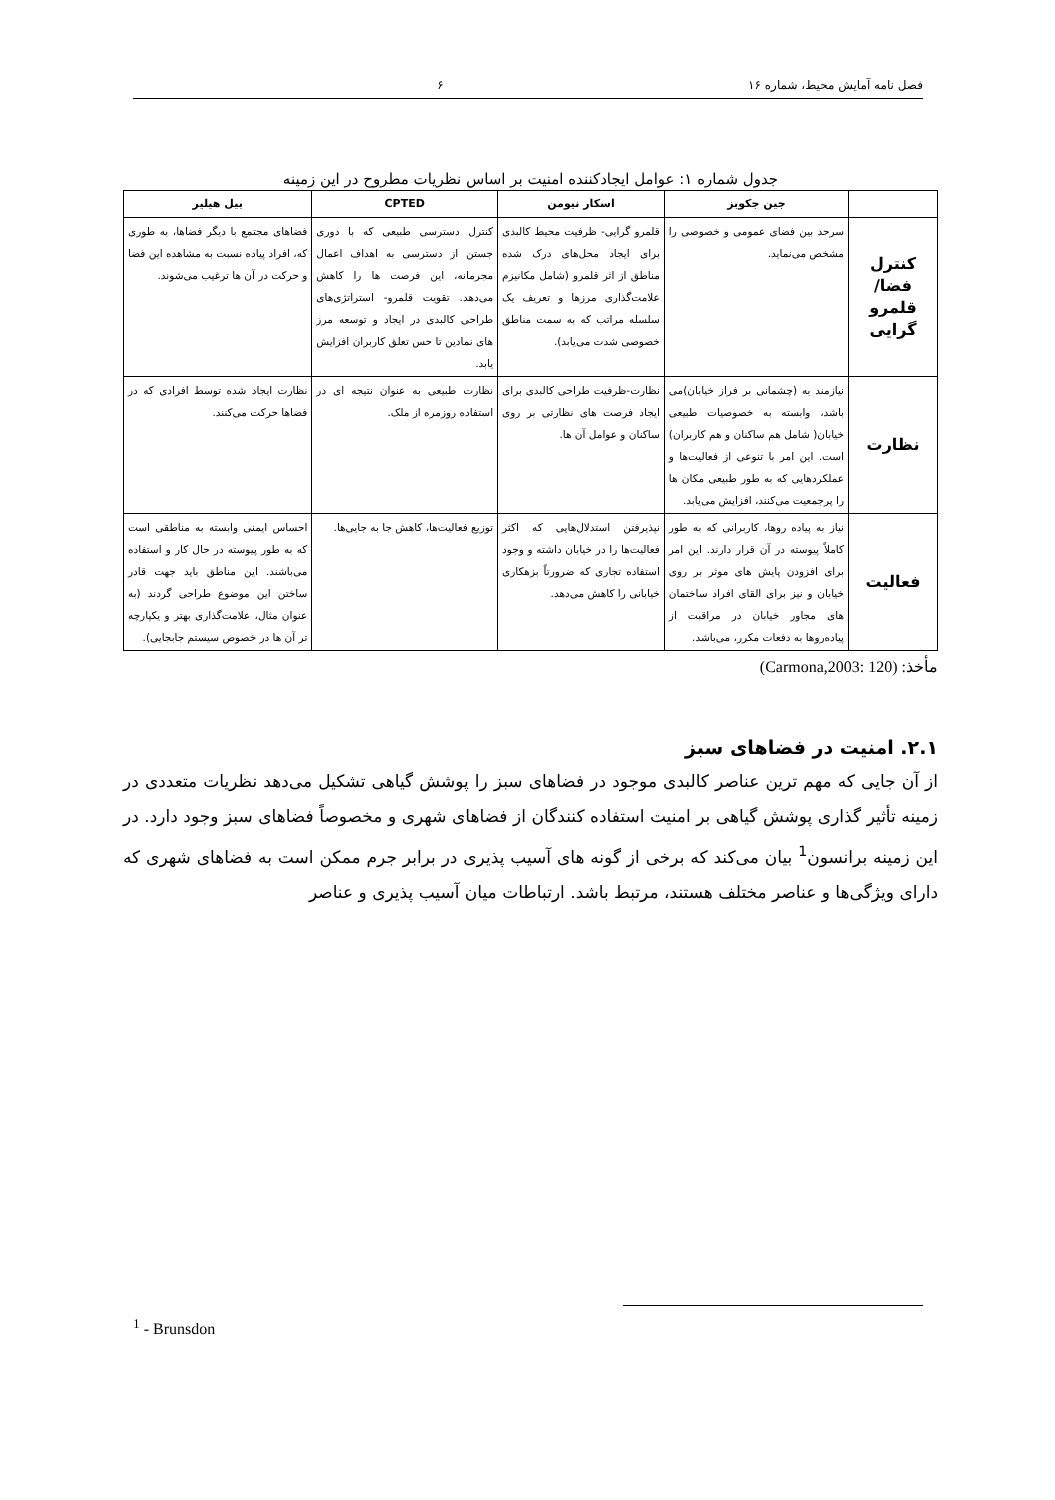فصل نامه آمایش محیط، شماره ۱۶ ۶
جدول شماره ۱: عوامل ایجادکننده امنیت بر اساس نظریات مطروح در این زمینه
| | جین جکوبز | اسکار نیومن | CPTED | بیل هیلیر |
| --- | --- | --- | --- | --- |
| کنترل فضا/ قلمرو گرایی | سرحد بین فضای عمومی و خصوصی را مشخص می‌نماید. | قلمرو گرایی- ظرفیت محیط کالبدی برای ایجاد محل‌های درک شده مناطق از اثر قلمرو (شامل مکانیزم علامت‌گذاری مرزها و تعریف یک سلسله مراتب که به سمت مناطق خصوصی شدت می‌یابد). | کنترل دسترسی طبیعی که با دوری جستن از دسترسی به اهداف اعمال مجرمانه، این فرصت ها را کاهش می‌دهد. تقویت قلمرو- استراتژی‌های طراحی کالبدی در ایجاد و توسعه مرز های نمادین تا حس تعلق کاربران افزایش یابد. | فضاهای مجتمع با دیگر فضاها، به طوری که، افراد پیاده نسبت به مشاهده این فضا و حرکت در آن ها ترغیب می‌شوند. |
| نظارت | نیازمند به (چشمانی بر فراز خیابان)می باشد، وابسته به خصوصیات طبیعی خیابان( شامل هم ساکنان و هم کاربران) است. این امر با تنوعی از فعالیت‌ها و عملکردهایی که به طور طبیعی مکان ها را پرجمعیت می‌کنند، افزایش می‌یابد. | نظارت-ظرفیت طراحی کالبدی برای ایجاد فرصت های نظارتی بر روی ساکنان و عوامل آن ها. | نظارت طبیعی به عنوان نتیجه ای در استفاده روزمره از ملک. | نظارت ایجاد شده توسط افرادی که در فضاها حرکت می‌کنند. |
| فعالیت | نیاز به پیاده روها، کاربرانی که به طور کاملاً پیوسته در آن قرار دارند. این امر برای افزودن پایش های موثر بر روی خیابان و نیز برای القای افراد ساختمان های مجاور خیابان در مراقبت از پیاده‌روها به دفعات مکرر، می‌باشد. | نپذیرفتن استدلال‌هایی که اکثر فعالیت‌ها را در خیابان داشته و وجود استفاده تجاری که ضرورتاً بزهکاری خیابانی را کاهش می‌دهد. | توزیع فعالیت‌ها، کاهش جا به جایی‌ها. | احساس ایمنی وابسته به مناطقی است که به طور پیوسته در حال کار و استفاده می‌باشند. این مناطق باید جهت قادر ساختن این موضوع طراحی گردند (به عنوان مثال، علامت‌گذاری بهتر و یکپارچه تر آن ها در خصوص سیستم جابجایی). |
مأخذ: (Carmona,2003: 120)
۲.۱. امنیت در فضاهای سبز
از آن جایی که مهم ترین عناصر کالبدی موجود در فضاهای سبز را پوشش گیاهی تشکیل می‌دهد نظریات متعددی در زمینه تأثیر گذاری پوشش گیاهی بر امنیت استفاده کنندگان از فضاهای شهری و مخصوصاً فضاهای سبز وجود دارد. در این زمینه برانسون<sup>1</sup> بیان می‌کند که برخی از گونه های آسیب پذیری در برابر جرم ممکن است به فضاهای شهری که دارای ویژگی‌ها و عناصر مختلف هستند، مرتبط باشد. ارتباطات میان آسیب پذیری و عناصر
<sup>1</sup> - Brunsdon